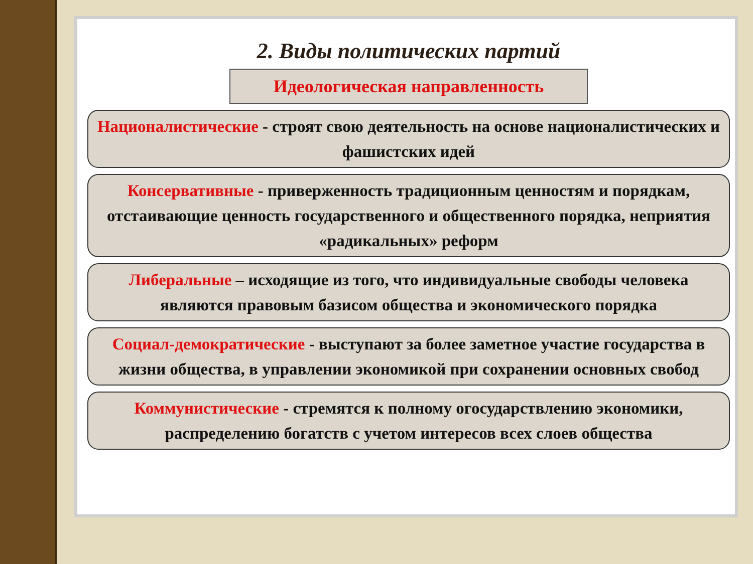2. Виды политических партий
Идеологическая направленность
Националистические - строят свою деятельность на основе националистических и фашистских идей
Консервативные - приверженность традиционным ценностям и порядкам, отстаивающие ценность государственного и общественного порядка, неприятия «радикальных» реформ
Либеральные – исходящие из того, что индивидуальные свободы человека являются правовым базисом общества и экономического порядка
Социал-демократические - выступают за более заметное участие государства в жизни общества, в управлении экономикой при сохранении основных свобод
Коммунистические - стремятся к полному огосударствлению экономики, распределению богатств с учетом интересов всех слоев общества